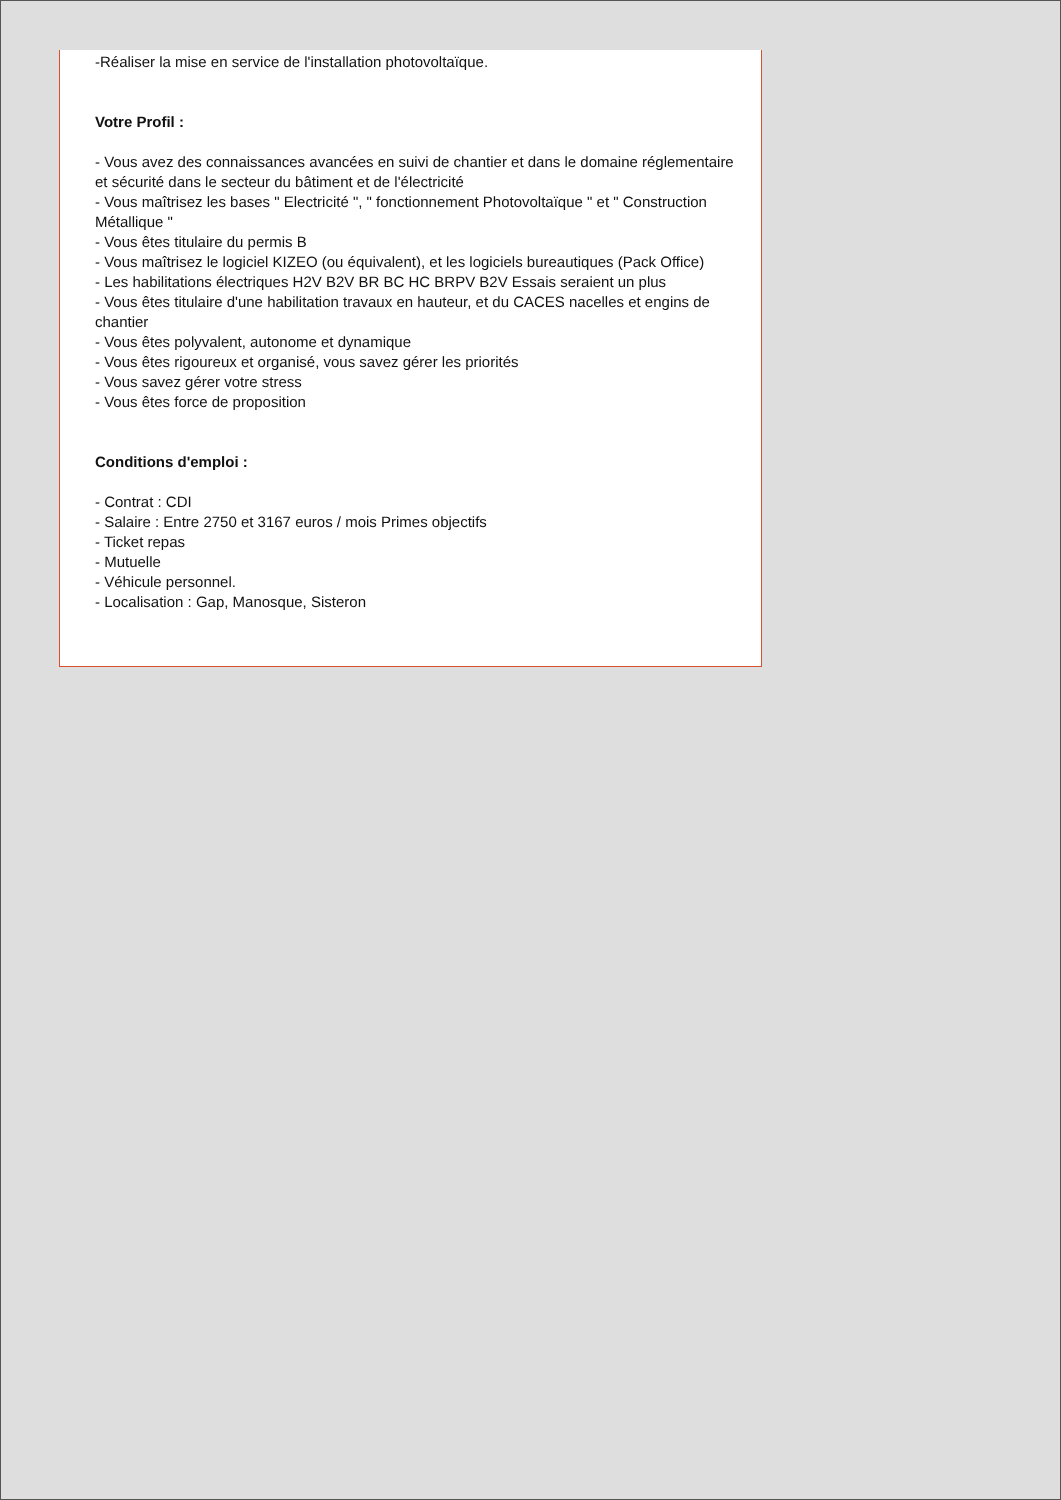-Réaliser la mise en service de l'installation photovoltaïque.
Votre Profil :
- Vous avez des connaissances avancées en suivi de chantier et dans le domaine réglementaire et sécurité dans le secteur du bâtiment et de l'électricité
- Vous maîtrisez les bases " Electricité ", " fonctionnement Photovoltaïque " et " Construction Métallique "
- Vous êtes titulaire du permis B
- Vous maîtrisez le logiciel KIZEO (ou équivalent), et les logiciels bureautiques (Pack Office)
- Les habilitations électriques H2V B2V BR BC HC BRPV B2V Essais seraient un plus
- Vous êtes titulaire d'une habilitation travaux en hauteur, et du CACES nacelles et engins de chantier
- Vous êtes polyvalent, autonome et dynamique
- Vous êtes rigoureux et organisé, vous savez gérer les priorités
- Vous savez gérer votre stress
- Vous êtes force de proposition
Conditions d'emploi :
- Contrat : CDI
- Salaire : Entre 2750 et 3167 euros / mois Primes objectifs
- Ticket repas
- Mutuelle
- Véhicule personnel.
- Localisation : Gap, Manosque, Sisteron